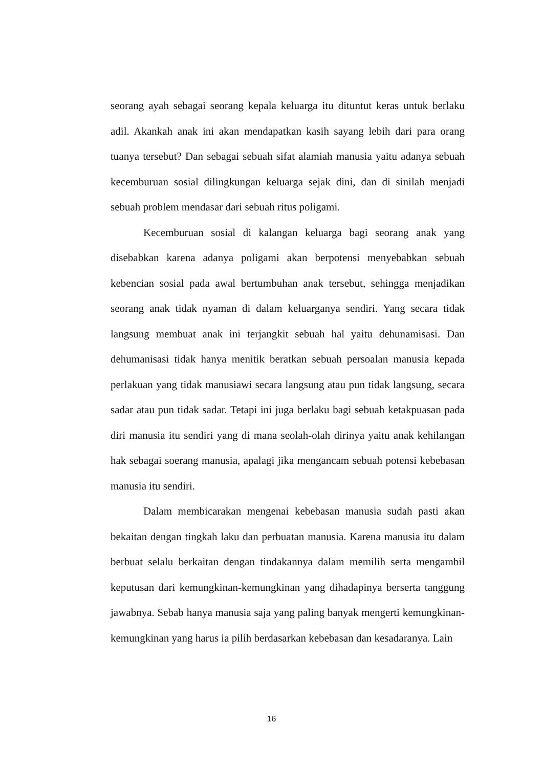seorang ayah sebagai seorang kepala keluarga itu dituntut keras untuk berlaku adil. Akankah anak ini akan mendapatkan kasih sayang lebih dari para orang tuanya tersebut? Dan sebagai sebuah sifat alamiah manusia yaitu adanya sebuah kecemburuan sosial dilingkungan keluarga sejak dini, dan di sinilah menjadi sebuah problem mendasar dari sebuah ritus poligami.
Kecemburuan sosial di kalangan keluarga bagi seorang anak yang disebabkan karena adanya poligami akan berpotensi menyebabkan sebuah kebencian sosial pada awal bertumbuhan anak tersebut, sehingga menjadikan seorang anak tidak nyaman di dalam keluarganya sendiri. Yang secara tidak langsung membuat anak ini terjangkit sebuah hal yaitu dehunamisasi. Dan dehumanisasi tidak hanya menitik beratkan sebuah persoalan manusia kepada perlakuan yang tidak manusiawi secara langsung atau pun tidak langsung, secara sadar atau pun tidak sadar. Tetapi ini juga berlaku bagi sebuah ketakpuasan pada diri manusia itu sendiri yang di mana seolah-olah dirinya yaitu anak kehilangan hak sebagai soerang manusia, apalagi jika mengancam sebuah potensi kebebasan manusia itu sendiri.
Dalam membicarakan mengenai kebebasan manusia sudah pasti akan bekaitan dengan tingkah laku dan perbuatan manusia. Karena manusia itu dalam berbuat selalu berkaitan dengan tindakannya dalam memilih serta mengambil keputusan dari kemungkinan-kemungkinan yang dihadapinya berserta tanggung jawabnya. Sebab hanya manusia saja yang paling banyak mengerti kemungkinan-kemungkinan yang harus ia pilih berdasarkan kebebasan dan kesadaranya. Lain
16